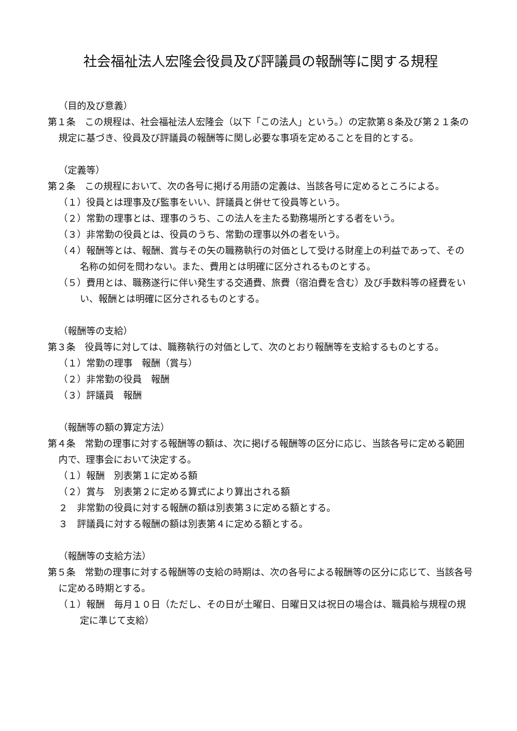社会福祉法人宏隆会役員及び評議員の報酬等に関する規程
（目的及び意義）
第１条　この規程は、社会福祉法人宏隆会（以下「この法人」という。）の定款第８条及び第２１条の規定に基づき、役員及び評議員の報酬等に関し必要な事項を定めることを目的とする。
（定義等）
第２条　この規程において、次の各号に掲げる用語の定義は、当該各号に定めるところによる。
（１）役員とは理事及び監事をいい、評議員と併せて役員等という。
（２）常勤の理事とは、理事のうち、この法人を主たる勤務場所とする者をいう。
（３）非常勤の役員とは、役員のうち、常勤の理事以外の者をいう。
（４）報酬等とは、報酬、賞与その矢の職務執行の対価として受ける財産上の利益であって、その名称の如何を問わない。また、費用とは明確に区分されるものとする。
（５）費用とは、職務遂行に伴い発生する交通費、旅費（宿泊費を含む）及び手数料等の経費をいい、報酬とは明確に区分されるものとする。
（報酬等の支給）
第３条　役員等に対しては、職務執行の対価として、次のとおり報酬等を支給するものとする。
（１）常勤の理事　報酬（賞与）
（２）非常勤の役員　報酬
（３）評議員　報酬
（報酬等の額の算定方法）
第４条　常勤の理事に対する報酬等の額は、次に掲げる報酬等の区分に応じ、当該各号に定める範囲内で、理事会において決定する。
（１）報酬　別表第１に定める額
（２）賞与　別表第２に定める算式により算出される額
２　非常勤の役員に対する報酬の額は別表第３に定める額とする。
３　評議員に対する報酬の額は別表第４に定める額とする。
（報酬等の支給方法）
第５条　常勤の理事に対する報酬等の支給の時期は、次の各号による報酬等の区分に応じて、当該各号に定める時期とする。
（１）報酬　毎月１０日（ただし、その日が土曜日、日曜日又は祝日の場合は、職員給与規程の規定に準じて支給）